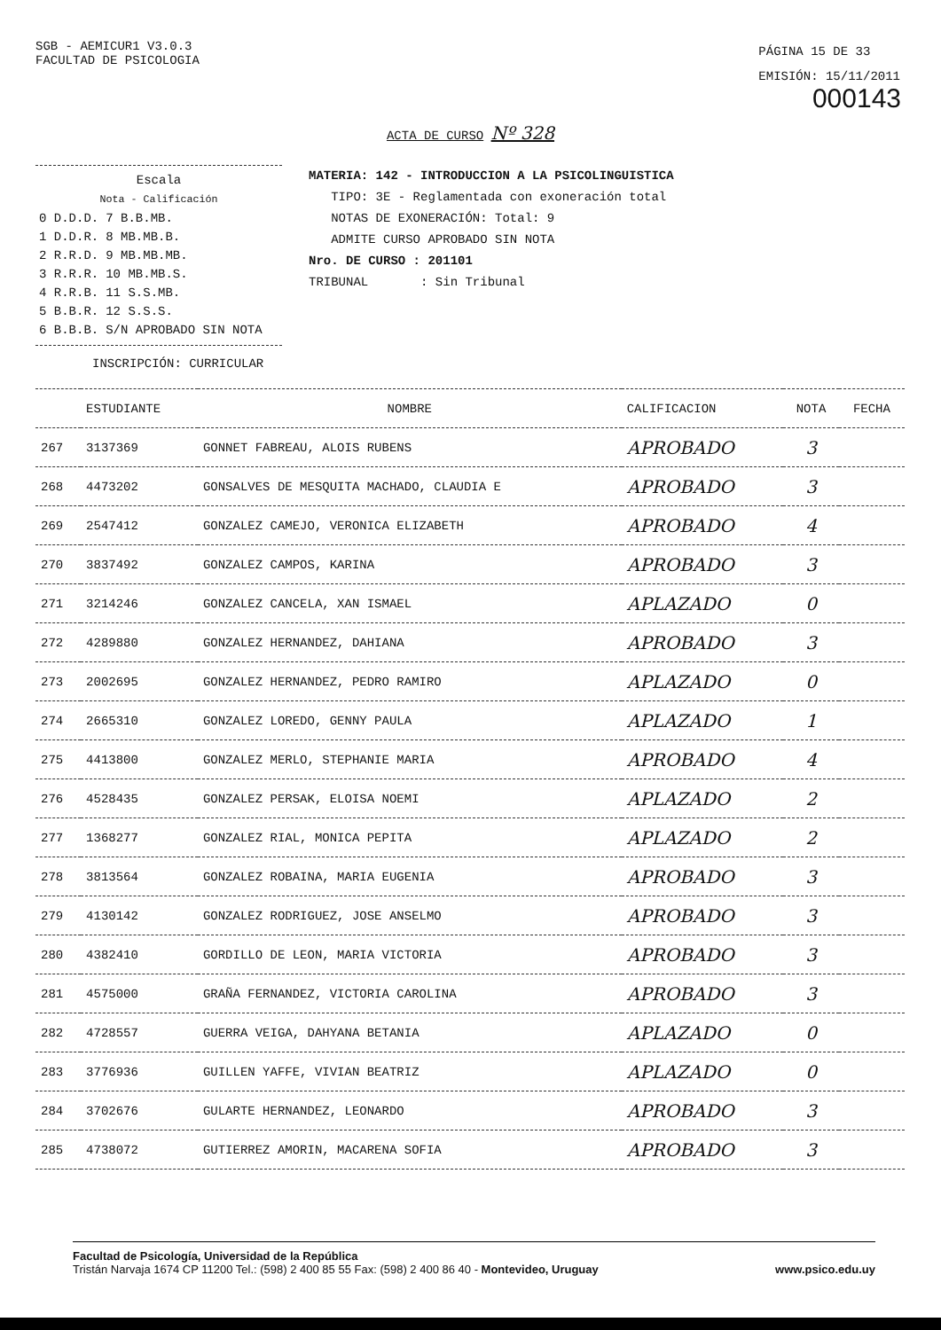SGB - AEMICUR1 V3.0.3
FACULTAD DE PSICOLOGIA
PÁGINA 15 DE 33
EMISIÓN: 15/11/2011
000143
ACTA DE CURSO Nº 328
Escala
Nota - Calificación
| 0 D.D.D. | 7 B.B.MB. |
| 1 D.D.R. | 8 MB.MB.B. |
| 2 R.R.D. | 9 MB.MB.MB. |
| 3 R.R.R. | 10 MB.MB.S. |
| 4 R.R.B. | 11 S.S.MB. |
| 5 B.B.R. | 12 S.S.S. |
| 6 B.B.B. | S/N APROBADO SIN NOTA |
MATERIA: 142 - INTRODUCCION A LA PSICOLINGUISTICA
TIPO: 3E - Reglamentada con exoneración total
NOTAS DE EXONERACIÓN: Total: 9
ADMITE CURSO APROBADO SIN NOTA
Nro. DE CURSO : 201101
TRIBUNAL : Sin Tribunal
INSCRIPCIÓN: CURRICULAR
| | ESTUDIANTE | NOMBRE | CALIFICACION | NOTA | FECHA |
| --- | --- | --- | --- | --- | --- |
| 267 | 3137369 | GONNET FABREAU, ALOIS RUBENS | APROBADO | 3 | |
| 268 | 4473202 | GONSALVES DE MESQUITA MACHADO, CLAUDIA E | APROBADO | 3 | |
| 269 | 2547412 | GONZALEZ CAMEJO, VERONICA ELIZABETH | APROBADO | 4 | |
| 270 | 3837492 | GONZALEZ CAMPOS, KARINA | APROBADO | 3 | |
| 271 | 3214246 | GONZALEZ CANCELA, XAN ISMAEL | APLAZADO | 0 | |
| 272 | 4289880 | GONZALEZ HERNANDEZ, DAHIANA | APROBADO | 3 | |
| 273 | 2002695 | GONZALEZ HERNANDEZ, PEDRO RAMIRO | APLAZADO | 0 | |
| 274 | 2665310 | GONZALEZ LOREDO, GENNY PAULA | APLAZADO | 1 | |
| 275 | 4413800 | GONZALEZ MERLO, STEPHANIE MARIA | APROBADO | 4 | |
| 276 | 4528435 | GONZALEZ PERSAK, ELOISA NOEMI | APLAZADO | 2 | |
| 277 | 1368277 | GONZALEZ RIAL, MONICA PEPITA | APLAZADO | 2 | |
| 278 | 3813564 | GONZALEZ ROBAINA, MARIA EUGENIA | APROBADO | 3 | |
| 279 | 4130142 | GONZALEZ RODRIGUEZ, JOSE ANSELMO | APROBADO | 3 | |
| 280 | 4382410 | GORDILLO DE LEON, MARIA VICTORIA | APROBADO | 3 | |
| 281 | 4575000 | GRAÑA FERNANDEZ, VICTORIA CAROLINA | APROBADO | 3 | |
| 282 | 4728557 | GUERRA VEIGA, DAHYANA BETANIA | APLAZADO | 0 | |
| 283 | 3776936 | GUILLEN YAFFE, VIVIAN BEATRIZ | APLAZADO | 0 | |
| 284 | 3702676 | GULARTE HERNANDEZ, LEONARDO | APROBADO | 3 | |
| 285 | 4738072 | GUTIERREZ AMORIN, MACARENA SOFIA | APROBADO | 3 | |
Facultad de Psicología, Universidad de la República
Tristán Narvaja 1674 CP 11200 Tel.: (598) 2 400 85 55 Fax: (598) 2 400 86 40 - Montevideo, Uruguay www.psico.edu.uy